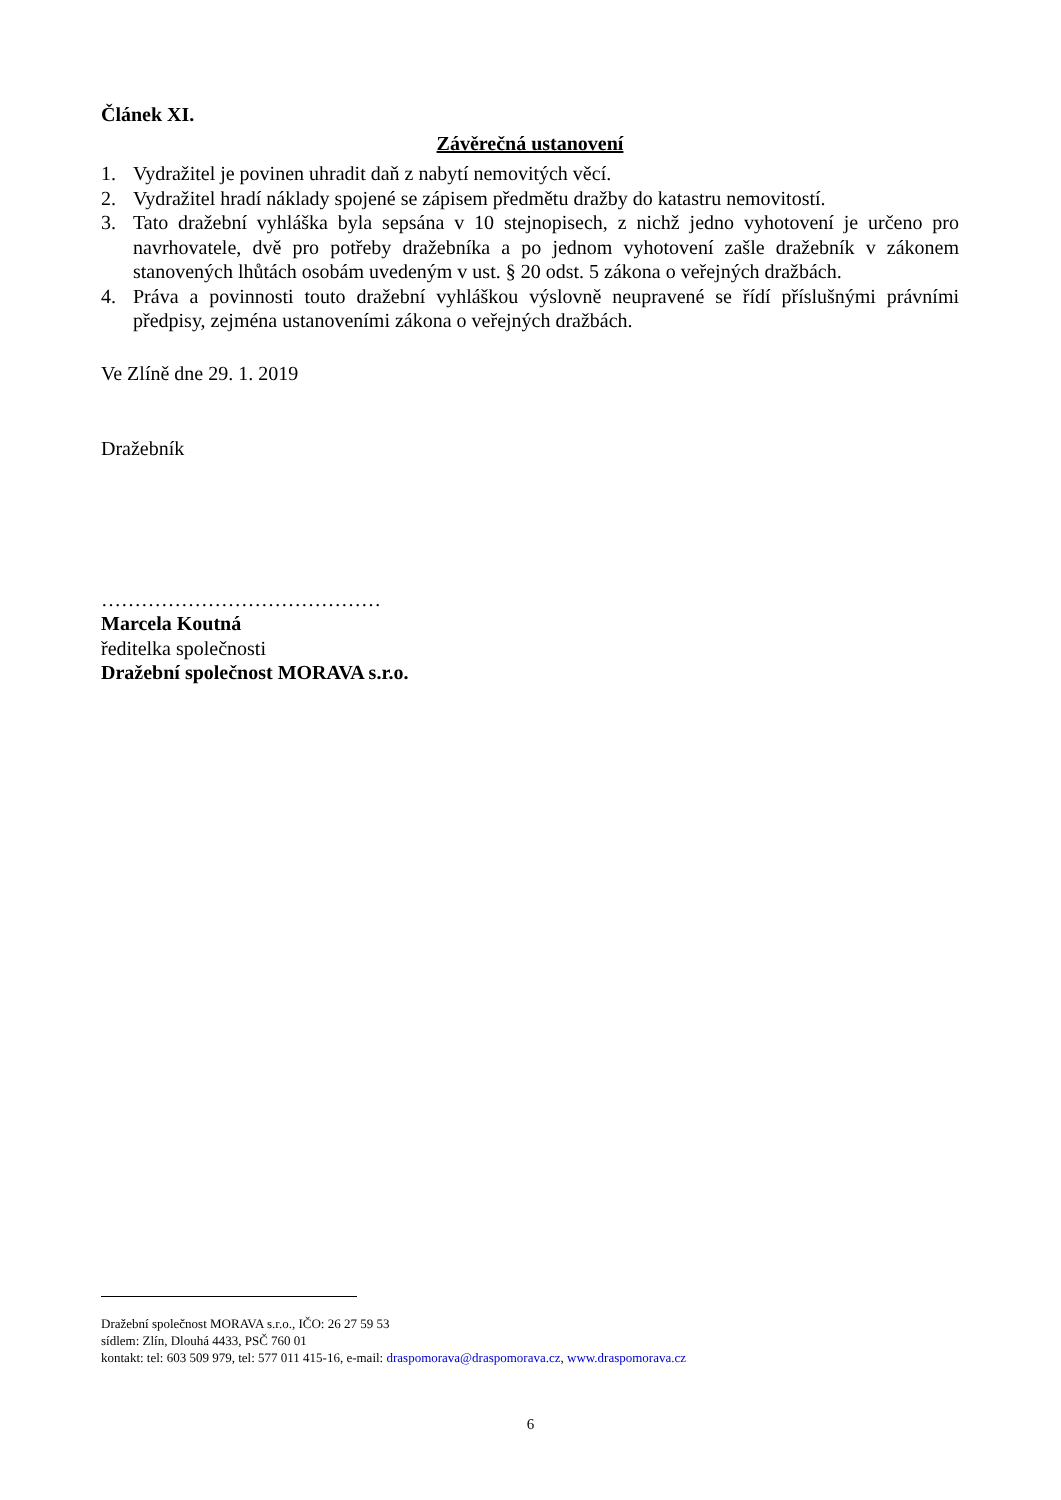Článek XI.
Závěrečná ustanovení
1. Vydražitel je povinen uhradit daň z nabytí nemovitých věcí.
2. Vydražitel hradí náklady spojené se zápisem předmětu dražby do katastru nemovitostí.
3. Tato dražební vyhláška byla sepsána v 10 stejnopisech, z nichž jedno vyhotovení je určeno pro navrhovatele, dvě pro potřeby dražebníka a po jednom vyhotovení zašle dražebník v zákonem stanovených lhůtách osobám uvedeným v ust. § 20 odst. 5 zákona o veřejných dražbách.
4. Práva a povinnosti touto dražební vyhláškou výslovně neupravené se řídí příslušnými právními předpisy, zejména ustanoveními zákona o veřejných dražbách.
Ve Zlíně dne 29. 1. 2019
Dražebník
……………………………………
Marcela Koutná
ředitelka společnosti
Dražební společnost MORAVA s.r.o.
Dražební společnost MORAVA s.r.o., IČO: 26 27 59 53
sídlem: Zlín, Dlouhá 4433, PSČ 760 01
kontakt: tel: 603 509 979, tel: 577 011 415-16, e-mail: draspomorava@draspomorava.cz, www.draspomorava.cz
6